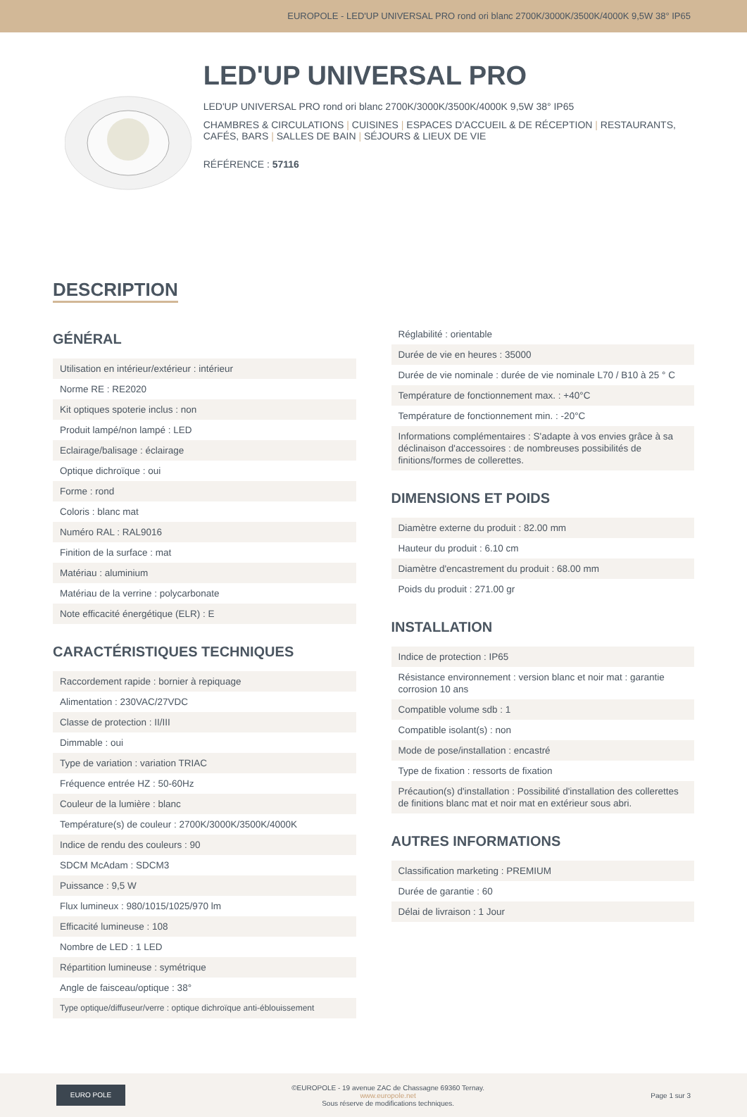EUROPOLE - LED'UP UNIVERSAL PRO rond ori blanc 2700K/3000K/3500K/4000K 9,5W 38° IP65
LED'UP UNIVERSAL PRO
LED'UP UNIVERSAL PRO rond ori blanc 2700K/3000K/3500K/4000K 9,5W 38° IP65
CHAMBRES & CIRCULATIONS | CUISINES | ESPACES D'ACCUEIL & DE RÉCEPTION | RESTAURANTS, CAFÉS, BARS | SALLES DE BAIN | SÉJOURS & LIEUX DE VIE
RÉFÉRENCE : 57116
DESCRIPTION
GÉNÉRAL
| Utilisation en intérieur/extérieur : intérieur |
| Norme RE : RE2020 |
| Kit optiques spoterie inclus : non |
| Produit lampé/non lampé : LED |
| Eclairage/balisage : éclairage |
| Optique dichroïque : oui |
| Forme : rond |
| Coloris : blanc mat |
| Numéro RAL : RAL9016 |
| Finition de la surface : mat |
| Matériau : aluminium |
| Matériau de la verrine : polycarbonate |
| Note efficacité énergétique (ELR) : E |
CARACTÉRISTIQUES TECHNIQUES
| Raccordement rapide : bornier à repiquage |
| Alimentation : 230VAC/27VDC |
| Classe de protection : II/III |
| Dimmable : oui |
| Type de variation : variation TRIAC |
| Fréquence entrée HZ : 50-60Hz |
| Couleur de la lumière : blanc |
| Température(s) de couleur : 2700K/3000K/3500K/4000K |
| Indice de rendu des couleurs : 90 |
| SDCM McAdam : SDCM3 |
| Puissance : 9,5 W |
| Flux lumineux : 980/1015/1025/970 lm |
| Efficacité lumineuse : 108 |
| Nombre de LED : 1 LED |
| Répartition lumineuse : symétrique |
| Angle de faisceau/optique : 38° |
| Type optique/diffuseur/verre : optique dichroïque anti-éblouissement |
| Réglabilité : orientable |
| Durée de vie en heures : 35000 |
| Durée de vie nominale : durée de vie nominale L70 / B10 à 25 ° C |
| Température de fonctionnement max. : +40°C |
| Température de fonctionnement min. : -20°C |
| Informations complémentaires : S'adapte à vos envies grâce à sa déclinaison d'accessoires : de nombreuses possibilités de finitions/formes de collerettes. |
DIMENSIONS ET POIDS
| Diamètre externe du produit : 82.00 mm |
| Hauteur du produit : 6.10 cm |
| Diamètre d'encastrement du produit : 68.00 mm |
| Poids du produit : 271.00 gr |
INSTALLATION
| Indice de protection : IP65 |
| Résistance environnement : version blanc et noir mat : garantie corrosion 10 ans |
| Compatible volume sdb : 1 |
| Compatible isolant(s) : non |
| Mode de pose/installation : encastré |
| Type de fixation : ressorts de fixation |
| Précaution(s) d'installation : Possibilité d'installation des collerettes de finitions blanc mat et noir mat en extérieur sous abri. |
AUTRES INFORMATIONS
| Classification marketing : PREMIUM |
| Durée de garantie : 60 |
| Délai de livraison : 1 Jour |
EURO POLE
©EUROPOLE - 19 avenue ZAC de Chassagne 69360 Ternay.
www.europole.net
Sous réserve de modifications techniques.
Page 1 sur 3